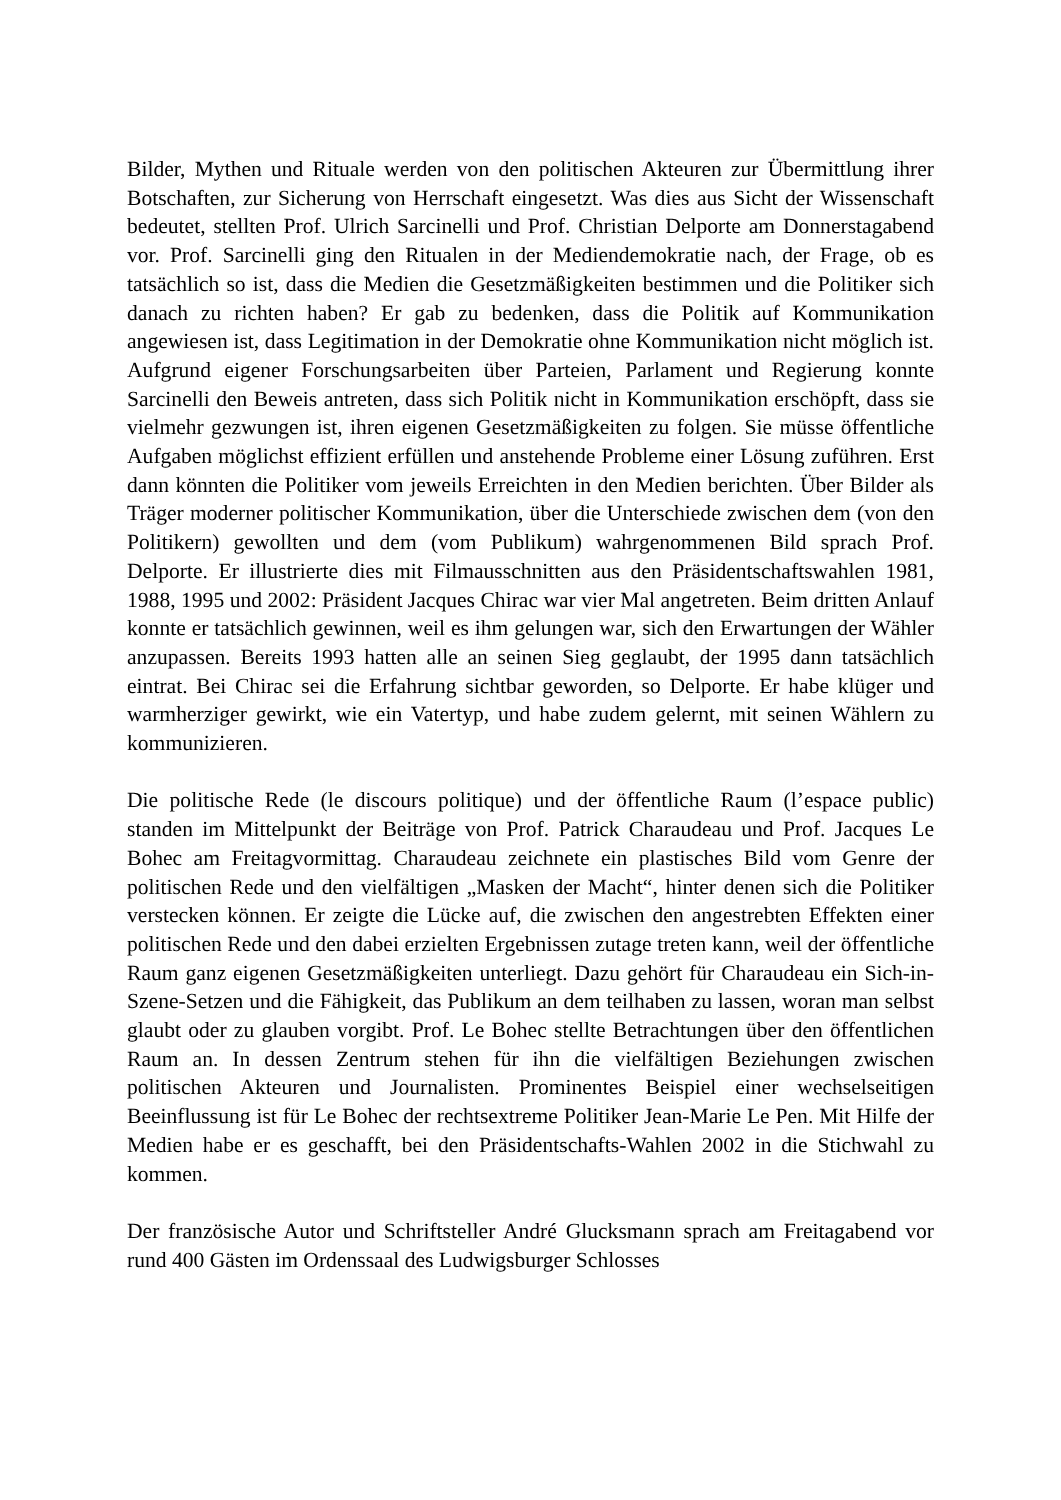Bilder, Mythen und Rituale werden von den politischen Akteuren zur Übermittlung ihrer Botschaften, zur Sicherung von Herrschaft eingesetzt. Was dies aus Sicht der Wissenschaft bedeutet, stellten Prof. Ulrich Sarcinelli und Prof. Christian Delporte am Donnerstagabend vor. Prof. Sarcinelli ging den Ritualen in der Mediendemokratie nach, der Frage, ob es tatsächlich so ist, dass die Medien die Gesetzmäßigkeiten bestimmen und die Politiker sich danach zu richten haben? Er gab zu bedenken, dass die Politik auf Kommunikation angewiesen ist, dass Legitimation in der Demokratie ohne Kommunikation nicht möglich ist. Aufgrund eigener Forschungsarbeiten über Parteien, Parlament und Regierung konnte Sarcinelli den Beweis antreten, dass sich Politik nicht in Kommunikation erschöpft, dass sie vielmehr gezwungen ist, ihren eigenen Gesetzmäßigkeiten zu folgen. Sie müsse öffentliche Aufgaben möglichst effizient erfüllen und anstehende Probleme einer Lösung zuführen. Erst dann könnten die Politiker vom jeweils Erreichten in den Medien berichten. Über Bilder als Träger moderner politischer Kommunikation, über die Unterschiede zwischen dem (von den Politikern) gewollten und dem (vom Publikum) wahrgenommenen Bild sprach Prof. Delporte. Er illustrierte dies mit Filmausschnitten aus den Präsidentschaftswahlen 1981, 1988, 1995 und 2002: Präsident Jacques Chirac war vier Mal angetreten. Beim dritten Anlauf konnte er tatsächlich gewinnen, weil es ihm gelungen war, sich den Erwartungen der Wähler anzupassen. Bereits 1993 hatten alle an seinen Sieg geglaubt, der 1995 dann tatsächlich eintrat. Bei Chirac sei die Erfahrung sichtbar geworden, so Delporte. Er habe klüger und warmherziger gewirkt, wie ein Vatertyp, und habe zudem gelernt, mit seinen Wählern zu kommunizieren.
Die politische Rede (le discours politique) und der öffentliche Raum (l’espace public) standen im Mittelpunkt der Beiträge von Prof. Patrick Charaudeau und Prof. Jacques Le Bohec am Freitagvormittag. Charaudeau zeichnete ein plastisches Bild vom Genre der politischen Rede und den vielfältigen „Masken der Macht“, hinter denen sich die Politiker verstecken können. Er zeigte die Lücke auf, die zwischen den angestrebten Effekten einer politischen Rede und den dabei erzielten Ergebnissen zutage treten kann, weil der öffentliche Raum ganz eigenen Gesetzmäßigkeiten unterliegt. Dazu gehört für Charaudeau ein Sich-in-Szene-Setzen und die Fähigkeit, das Publikum an dem teilhaben zu lassen, woran man selbst glaubt oder zu glauben vorgibt. Prof. Le Bohec stellte Betrachtungen über den öffentlichen Raum an. In dessen Zentrum stehen für ihn die vielfältigen Beziehungen zwischen politischen Akteuren und Journalisten. Prominentes Beispiel einer wechselseitigen Beeinflussung ist für Le Bohec der rechtsextreme Politiker Jean-Marie Le Pen. Mit Hilfe der Medien habe er es geschafft, bei den Präsidentschafts-Wahlen 2002 in die Stichwahl zu kommen.
Der französische Autor und Schriftsteller André Glucksmann sprach am Freitagabend vor rund 400 Gästen im Ordenssaal des Ludwigsburger Schlosses